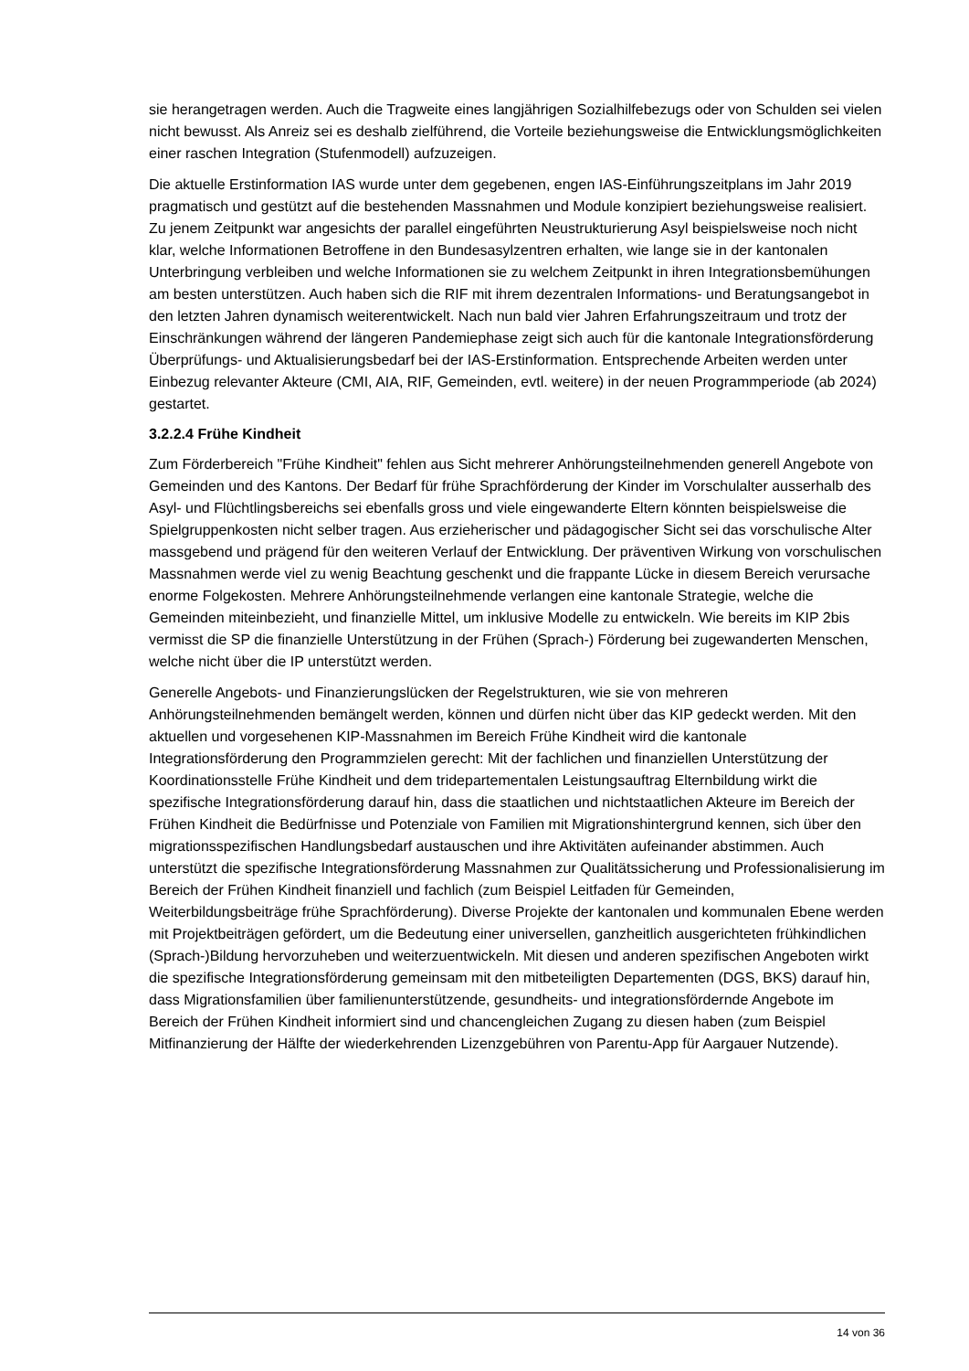sie herangetragen werden. Auch die Tragweite eines langjährigen Sozialhilfebezugs oder von Schulden sei vielen nicht bewusst. Als Anreiz sei es deshalb zielführend, die Vorteile beziehungsweise die Entwicklungsmöglichkeiten einer raschen Integration (Stufenmodell) aufzuzeigen.
Die aktuelle Erstinformation IAS wurde unter dem gegebenen, engen IAS-Einführungszeitplans im Jahr 2019 pragmatisch und gestützt auf die bestehenden Massnahmen und Module konzipiert beziehungsweise realisiert. Zu jenem Zeitpunkt war angesichts der parallel eingeführten Neustrukturierung Asyl beispielsweise noch nicht klar, welche Informationen Betroffene in den Bundesasylzentren erhalten, wie lange sie in der kantonalen Unterbringung verbleiben und welche Informationen sie zu welchem Zeitpunkt in ihren Integrationsbemühungen am besten unterstützen. Auch haben sich die RIF mit ihrem dezentralen Informations- und Beratungsangebot in den letzten Jahren dynamisch weiterentwickelt. Nach nun bald vier Jahren Erfahrungszeitraum und trotz der Einschränkungen während der längeren Pandemiephase zeigt sich auch für die kantonale Integrationsförderung Überprüfungs- und Aktualisierungsbedarf bei der IAS-Erstinformation. Entsprechende Arbeiten werden unter Einbezug relevanter Akteure (CMI, AIA, RIF, Gemeinden, evtl. weitere) in der neuen Programmperiode (ab 2024) gestartet.
3.2.2.4 Frühe Kindheit
Zum Förderbereich "Frühe Kindheit" fehlen aus Sicht mehrerer Anhörungsteilnehmenden generell Angebote von Gemeinden und des Kantons. Der Bedarf für frühe Sprachförderung der Kinder im Vorschulalter ausserhalb des Asyl- und Flüchtlingsbereichs sei ebenfalls gross und viele eingewanderte Eltern könnten beispielsweise die Spielgruppenkosten nicht selber tragen. Aus erzieherischer und pädagogischer Sicht sei das vorschulische Alter massgebend und prägend für den weiteren Verlauf der Entwicklung. Der präventiven Wirkung von vorschulischen Massnahmen werde viel zu wenig Beachtung geschenkt und die frappante Lücke in diesem Bereich verursache enorme Folgekosten. Mehrere Anhörungsteilnehmende verlangen eine kantonale Strategie, welche die Gemeinden miteinbezieht, und finanzielle Mittel, um inklusive Modelle zu entwickeln. Wie bereits im KIP 2bis vermisst die SP die finanzielle Unterstützung in der Frühen (Sprach-) Förderung bei zugewanderten Menschen, welche nicht über die IP unterstützt werden.
Generelle Angebots- und Finanzierungslücken der Regelstrukturen, wie sie von mehreren Anhörungsteilnehmenden bemängelt werden, können und dürfen nicht über das KIP gedeckt werden. Mit den aktuellen und vorgesehenen KIP-Massnahmen im Bereich Frühe Kindheit wird die kantonale Integrationsförderung den Programmzielen gerecht: Mit der fachlichen und finanziellen Unterstützung der Koordinationsstelle Frühe Kindheit und dem tridepartementalen Leistungsauftrag Elternbildung wirkt die spezifische Integrationsförderung darauf hin, dass die staatlichen und nichtstaatlichen Akteure im Bereich der Frühen Kindheit die Bedürfnisse und Potenziale von Familien mit Migrationshintergrund kennen, sich über den migrationsspezifischen Handlungsbedarf austauschen und ihre Aktivitäten aufeinander abstimmen. Auch unterstützt die spezifische Integrationsförderung Massnahmen zur Qualitätssicherung und Professionalisierung im Bereich der Frühen Kindheit finanziell und fachlich (zum Beispiel Leitfaden für Gemeinden, Weiterbildungsbeiträge frühe Sprachförderung). Diverse Projekte der kantonalen und kommunalen Ebene werden mit Projektbeiträgen gefördert, um die Bedeutung einer universellen, ganzheitlich ausgerichteten frühkindlichen (Sprach-)Bildung hervorzuheben und weiterzuentwickeln. Mit diesen und anderen spezifischen Angeboten wirkt die spezifische Integrationsförderung gemeinsam mit den mitbeteiligten Departementen (DGS, BKS) darauf hin, dass Migrationsfamilien über familienunterstützende, gesundheits- und integrationsfördernde Angebote im Bereich der Frühen Kindheit informiert sind und chancengleichen Zugang zu diesen haben (zum Beispiel Mitfinanzierung der Hälfte der wiederkehrenden Lizenzgebühren von Parentu-App für Aargauer Nutzende).
14 von 36